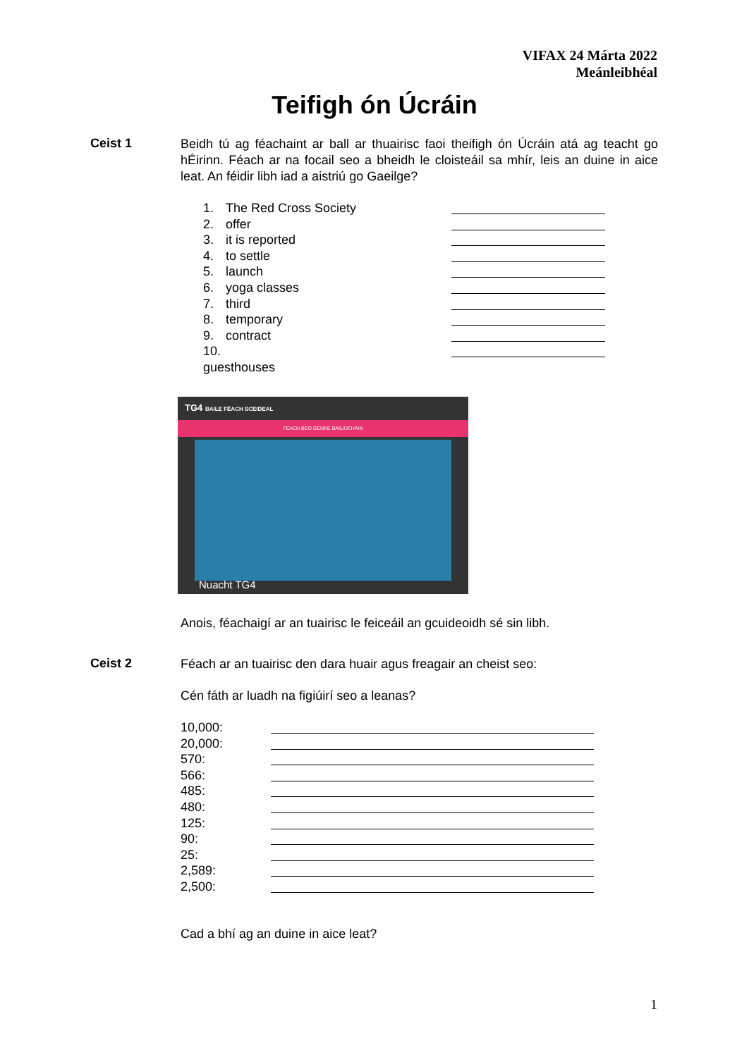VIFAX 24 Márta 2022
Meánleibhéal
Teifigh ón Úcráin
Ceist 1
Beidh tú ag féachaint ar ball ar thuairisc faoi theifigh ón Úcráin atá ag teacht go hÉirinn. Féach ar na focail seo a bheidh le cloisteáil sa mhír, leis an duine in aice leat. An féidir libh iad a aistriú go Gaeilge?
1. The Red Cross Society
2. offer
3. it is reported
4. to settle
5. launch
6. yoga classes
7. third
8. temporary
9. contract
10. guesthouses
TG4 BAILE FÉACH SCEIDEAL
FÉACH BEO GENRE BAILIÚCHÁIN
Nuacht TG4
Anois, féachaigí ar an tuairisc le feiceáil an gcuideoidh sé sin libh.
Ceist 2
Féach ar an tuairisc den dara huair agus freagair an cheist seo:
Cén fáth ar luadh na figiúirí seo a leanas?
10,000:
20,000:
570:
566:
485:
480:
125:
90:
25:
2,589:
2,500:
Cad a bhí ag an duine in aice leat?
1